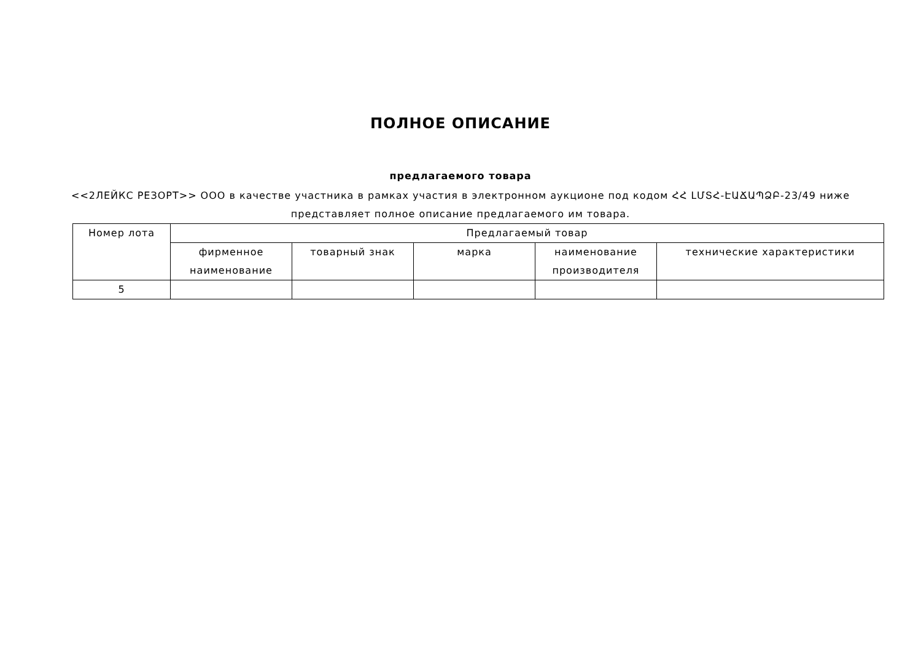ПОЛНОЕ ОПИСАНИЕ
предлагаемого товара
<<2ЛЕЙКС РЕЗОРТ>> ООО в качестве участника в рамках участия в электронном аукционе под кодом ՀՀ ԼՄՏՀ-ԷԱՃԱՊՁԲ-23/49 ниже представляет полное описание предлагаемого им товара.
| Номер лота | Предлагаемый товар | | | | |
| --- | --- | --- | --- | --- | --- |
| | фирменное наименование | товарный знак | марка | наименование производителя | технические характеристики |
| 5 | | | | | |